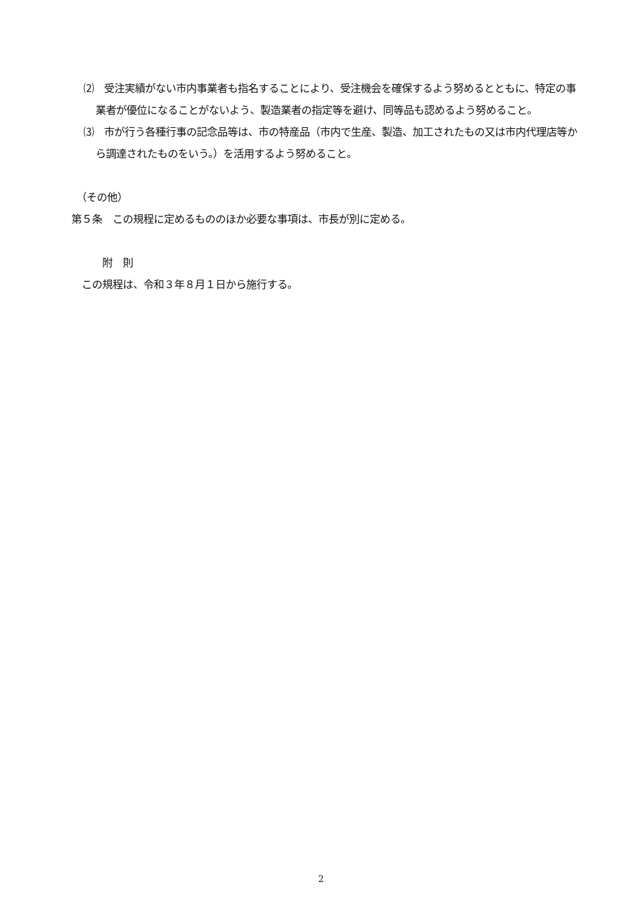⑵　受注実績がない市内事業者も指名することにより、受注機会を確保するよう努めるとともに、特定の事業者が優位になることがないよう、製造業者の指定等を避け、同等品も認めるよう努めること。
⑶　市が行う各種行事の記念品等は、市の特産品（市内で生産、製造、加工されたもの又は市内代理店等から調達されたものをいう。）を活用するよう努めること。
　（その他）
第５条　この規程に定めるもののほか必要な事項は、市長が別に定める。
　　　附　則
　この規程は、令和３年８月１日から施行する。
2